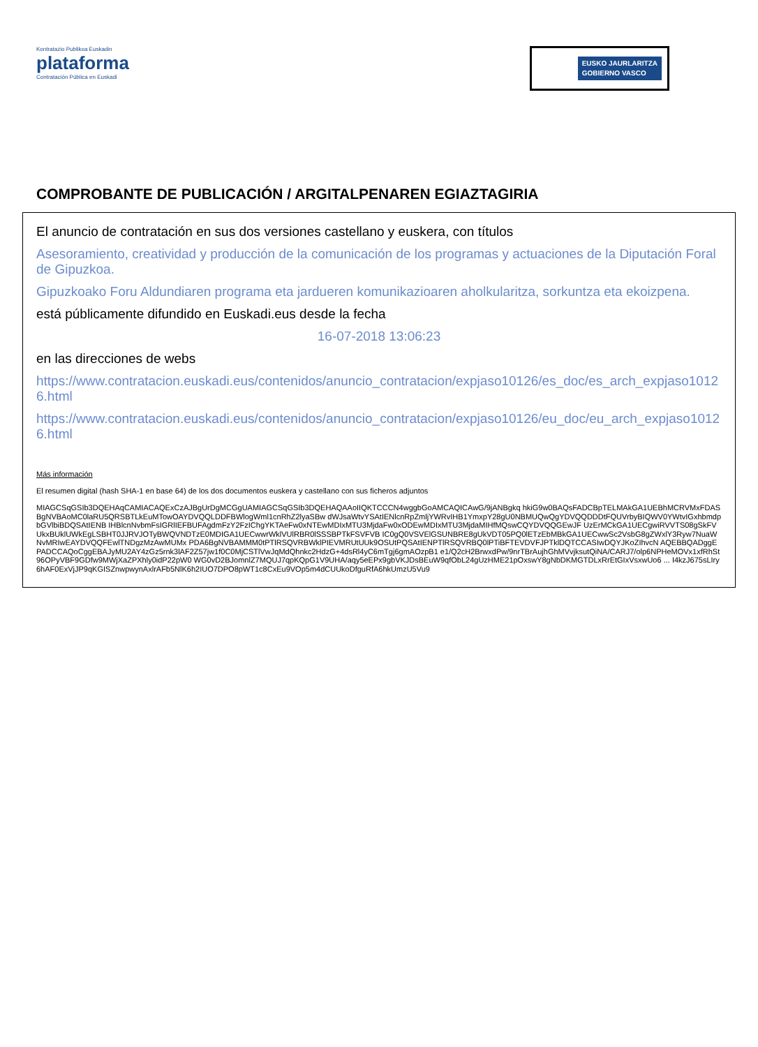Kontratazio Publikoa Euskadin
plataforma
Contratación Pública en Euskadi
EUSKO JAURLARITZA
GOBIERNO VASCO
COMPROBANTE DE PUBLICACIÓN / ARGITALPENAREN EGIAZTAGIRIA
El anuncio de contratación en sus dos versiones castellano y euskera, con títulos
Asesoramiento, creatividad y producción de la comunicación de los programas y actuaciones de la Diputación Foral de Gipuzkoa.
Gipuzkoako Foru Aldundiaren programa eta jardueren komunikazioaren aholkularitza, sorkuntza eta ekoizpena.
está públicamente difundido en Euskadi.eus desde la fecha
16-07-2018 13:06:23
en las direcciones de webs
https://www.contratacion.euskadi.eus/contenidos/anuncio_contratacion/expjaso10126/es_doc/es_arch_expjaso10126.html
https://www.contratacion.euskadi.eus/contenidos/anuncio_contratacion/expjaso10126/eu_doc/eu_arch_expjaso10126.html
Más información
El resumen digital (hash SHA-1 en base 64) de los dos documentos euskera y castellano con sus ficheros adjuntos
MIAGCSqGSIb3DQEHAqCAMIACAQExCzAJBgUrDgMCGgUAMIAGCSqGSIb3DQEHAQAAoIIQKTCCCN4wggbGoAMCAQICAwG/9jANBgkq hkiG9w0BAQsFADCBpTELMAkGA1UEBhMCRVMxFDASBgNVBAoMC0laRU5QRSBTLkEuMTowOAYDVQQLDDFBWlogWml1cnRhZ2lyaSBw dWJsaWtvYSAtIENlcnRpZmljYWRvIHB1YmxpY28gU0NBMUQwQgYDVQQDDDtFQUVrbyBIQWV0YWtvIGxhbmdpbGVlbiBDQSAtIENB IHBlcnNvbmFsIGRlIEFBUFAgdmFzY2FzIChgYKTAeFw0xNTEwMDIxMTU3MjdaFw0xODEwMDIxMTU3MjdaMIHfMQswCQYDVQQGEwJF UzErMCkGA1UECgwiRVVTS08gSkFVUkxBUklUWkEgLSBHT0JJRVJOTyBWQVNDTzE0MDIGA1UECwwrWklVUlRBR0lSSSBPTkFSVFVB IC0gQ0VSVElGSUNBRE8gUkVDT05PQ0lETzEbMBkGA1UECwwSc2VsbG8gZWxlY3Ryw7NuaWNvMRIwEAYDVQQFEwlTNDgzMzAwMUMx PDA6BgNVBAMMM0tPTlRSQVRBWklPIEVMRUtUUk9OSUtPQSAtIENPTlRSQVRBQ0lPTiBFTEVDVFJPTklDQTCCASIwDQYJKoZIhvcN AQEBBQADggEPADCCAQoCggEBAJyMU2AY4zGz5rnk3lAF2Z57jw1f0C0MjCSTlVwJqMdQhnkc2HdzG+4dsRl4yC6mTgj6gmAOzpB1 e1/Q2cH2BrwxdPw/9nrTBrAujhGhMVvjksutQiNA/CARJ7/olp6NPHeMOVx1xfRhSt96OPyVBF9GDfw9MWjXaZPXhly0idP22pW0 WG0vD2BJomnlZ7MQUJ7qpKQpG1V9UHA/aqy5eEPx9gbVKJDsBEuW9qfObL24gUzHME21pOxswY8gNbDKMGTDLxRrEtGIxVsxwUo6 ... I4kzJ675sLIry6hAF0ExVjJP9qKGISZnwpwynAxlrAFb5NlK6h2IUO7DPO8pWT1c8CxEu9VOp5m4dCUUkoDfguRfA6hkUmzU5Vu9